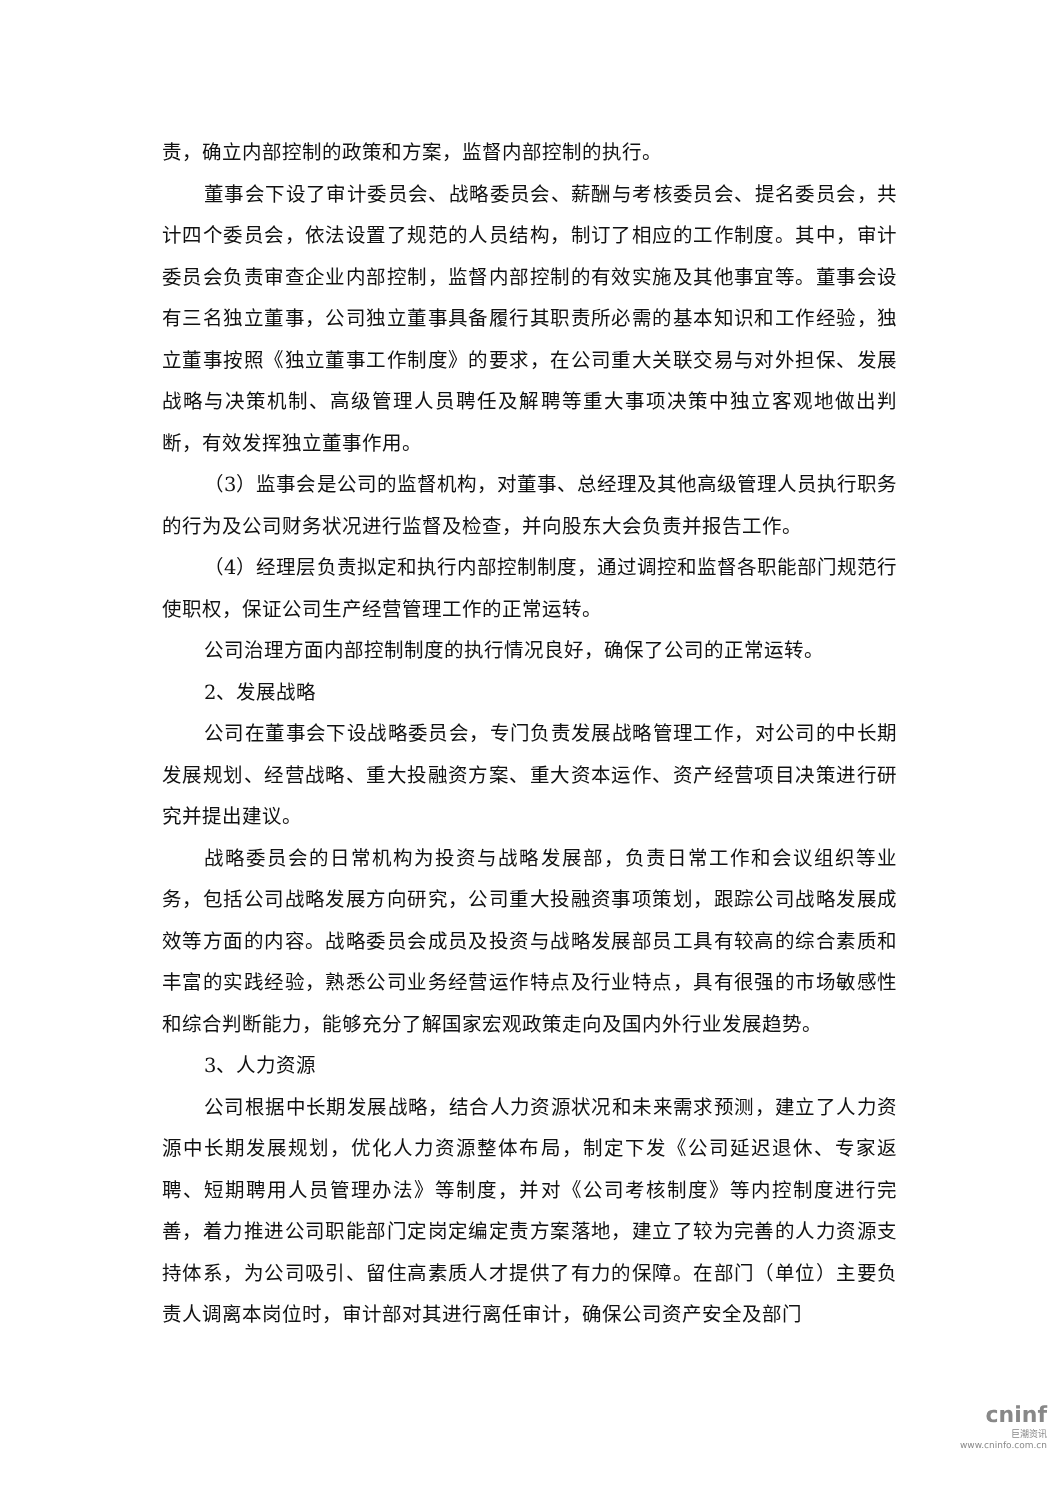责，确立内部控制的政策和方案，监督内部控制的执行。
董事会下设了审计委员会、战略委员会、薪酬与考核委员会、提名委员会，共计四个委员会，依法设置了规范的人员结构，制订了相应的工作制度。其中，审计委员会负责审查企业内部控制，监督内部控制的有效实施及其他事宜等。董事会设有三名独立董事，公司独立董事具备履行其职责所必需的基本知识和工作经验，独立董事按照《独立董事工作制度》的要求，在公司重大关联交易与对外担保、发展战略与决策机制、高级管理人员聘任及解聘等重大事项决策中独立客观地做出判断，有效发挥独立董事作用。
（3）监事会是公司的监督机构，对董事、总经理及其他高级管理人员执行职务的行为及公司财务状况进行监督及检查，并向股东大会负责并报告工作。
（4）经理层负责拟定和执行内部控制制度，通过调控和监督各职能部门规范行使职权，保证公司生产经营管理工作的正常运转。
公司治理方面内部控制制度的执行情况良好，确保了公司的正常运转。
2、发展战略
公司在董事会下设战略委员会，专门负责发展战略管理工作，对公司的中长期发展规划、经营战略、重大投融资方案、重大资本运作、资产经营项目决策进行研究并提出建议。
战略委员会的日常机构为投资与战略发展部，负责日常工作和会议组织等业务，包括公司战略发展方向研究，公司重大投融资事项策划，跟踪公司战略发展成效等方面的内容。战略委员会成员及投资与战略发展部员工具有较高的综合素质和丰富的实践经验，熟悉公司业务经营运作特点及行业特点，具有很强的市场敏感性和综合判断能力，能够充分了解国家宏观政策走向及国内外行业发展趋势。
3、人力资源
公司根据中长期发展战略，结合人力资源状况和未来需求预测，建立了人力资源中长期发展规划，优化人力资源整体布局，制定下发《公司延迟退休、专家返聘、短期聘用人员管理办法》等制度，并对《公司考核制度》等内控制度进行完善，着力推进公司职能部门定岗定编定责方案落地，建立了较为完善的人力资源支持体系，为公司吸引、留住高素质人才提供了有力的保障。在部门（单位）主要负责人调离本岗位时，审计部对其进行离任审计，确保公司资产安全及部门
cninf
巨潮资讯
www.cninfo.com.cn